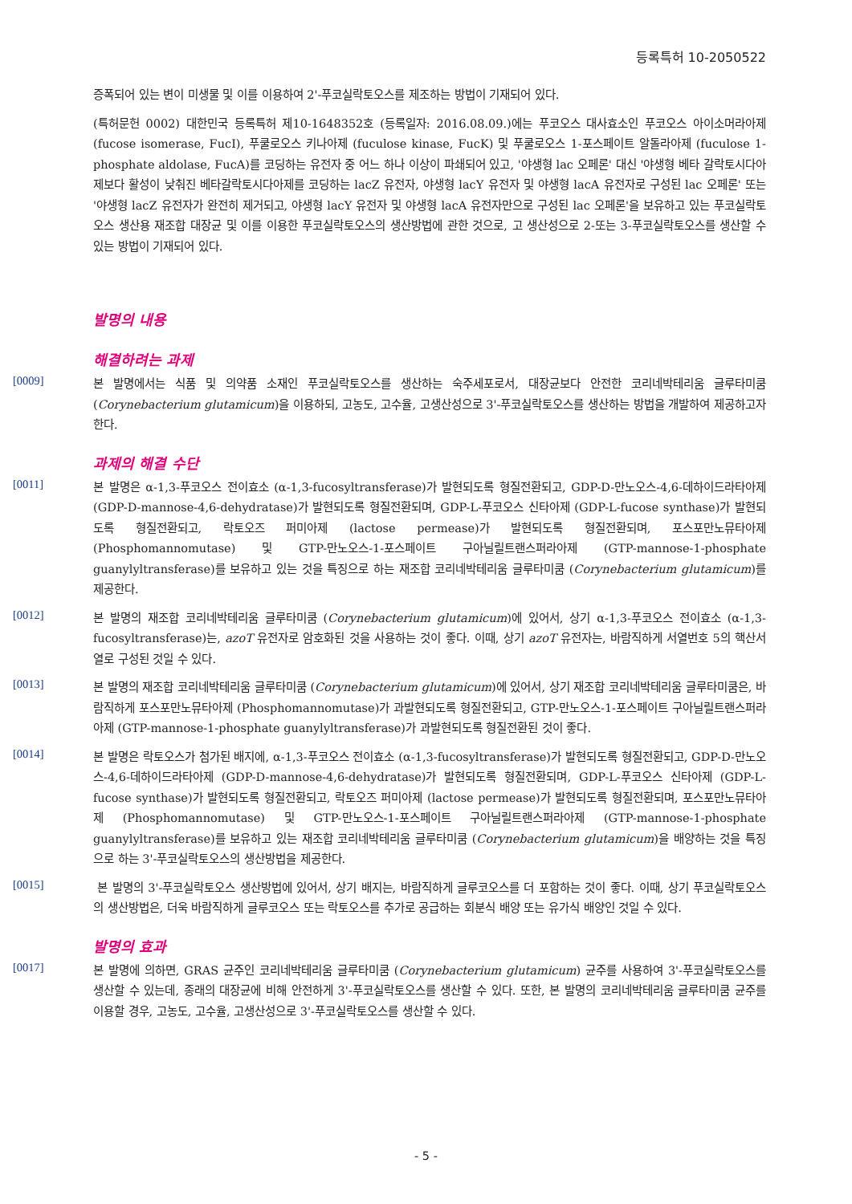등록특허 10-2050522
증폭되어 있는 변이 미생물 및 이를 이용하여 2'-푸코실락토오스를 제조하는 방법이 기재되어 있다.
(특허문헌 0002) 대한민국 등록특허 제10-1648352호 (등록일자: 2016.08.09.)에는 푸코오스 대사효소인 푸코오스 아이소머라아제 (fucose isomerase, FucI), 푸쿨로오스 키나아제 (fuculose kinase, FucK) 및 푸쿨로오스 1-포스페이트 알돌라아제 (fuculose 1-phosphate aldolase, FucA)를 코딩하는 유전자 중 어느 하나 이상이 파쇄되어 있고, '야생형 lac 오페론' 대신 '야생형 베타 갈락토시다아제보다 활성이 낮춰진 베타갈락토시다아제를 코딩하는 lacZ 유전자, 야생형 lacY 유전자 및 야생형 lacA 유전자로 구성된 lac 오페론' 또는 '야생형 lacZ 유전자가 완전히 제거되고, 야생형 lacY 유전자 및 야생형 lacA 유전자만으로 구성된 lac 오페론'을 보유하고 있는 푸코실락토오스 생산용 재조합 대장균 및 이를 이용한 푸코실락토오스의 생산방법에 관한 것으로, 고 생산성으로 2-또는 3-푸코실락토오스를 생산할 수 있는 방법이 기재되어 있다.
발명의 내용
해결하려는 과제
[0009]
본 발명에서는 식품 및 의약품 소재인 푸코실락토오스를 생산하는 숙주세포로서, 대장균보다 안전한 코리네박테리움 글루타미쿰 (Corynebacterium glutamicum)을 이용하되, 고농도, 고수율, 고생산성으로 3'-푸코실락토오스를 생산하는 방법을 개발하여 제공하고자 한다.
과제의 해결 수단
[0011]
본 발명은 α-1,3-푸코오스 전이효소 (α-1,3-fucosyltransferase)가 발현되도록 형질전환되고, GDP-D-만노오스-4,6-데하이드라타아제 (GDP-D-mannose-4,6-dehydratase)가 발현되도록 형질전환되며, GDP-L-푸코오스 신타아제 (GDP-L-fucose synthase)가 발현되도록 형질전환되고, 락토오즈 퍼미아제 (lactose permease)가 발현되도록 형질전환되며, 포스포만노뮤타아제 (Phosphomannomutase) 및 GTP-만노오스-1-포스페이트 구아닐릴트랜스퍼라아제 (GTP-mannose-1-phosphate guanylyltransferase)를 보유하고 있는 것을 특징으로 하는 재조합 코리네박테리움 글루타미쿰 (Corynebacterium glutamicum)를 제공한다.
[0012]
본 발명의 재조합 코리네박테리움 글루타미쿰 (Corynebacterium glutamicum)에 있어서, 상기 α-1,3-푸코오스 전이효소 (α-1,3-fucosyltransferase)는, azoT 유전자로 암호화된 것을 사용하는 것이 좋다. 이때, 상기 azoT 유전자는, 바람직하게 서열번호 5의 핵산서열로 구성된 것일 수 있다.
[0013]
본 발명의 재조합 코리네박테리움 글루타미쿰 (Corynebacterium glutamicum)에 있어서, 상기 재조합 코리네박테리움 글루타미쿰은, 바람직하게 포스포만노뮤타아제 (Phosphomannomutase)가 과발현되도록 형질전환되고, GTP-만노오스-1-포스페이트 구아닐릴트랜스퍼라아제 (GTP-mannose-1-phosphate guanylyltransferase)가 과발현되도록 형질전환된 것이 좋다.
[0014]
본 발명은 락토오스가 첨가된 배지에, α-1,3-푸코오스 전이효소 (α-1,3-fucosyltransferase)가 발현되도록 형질전환되고, GDP-D-만노오스-4,6-데하이드라타아제 (GDP-D-mannose-4,6-dehydratase)가 발현되도록 형질전환되며, GDP-L-푸코오스 신타아제 (GDP-L-fucose synthase)가 발현되도록 형질전환되고, 락토오즈 퍼미아제 (lactose permease)가 발현되도록 형질전환되며, 포스포만노뮤타아제 (Phosphomannomutase) 및 GTP-만노오스-1-포스페이트 구아닐릴트랜스퍼라아제 (GTP-mannose-1-phosphate guanylyltransferase)를 보유하고 있는 재조합 코리네박테리움 글루타미쿰 (Corynebacterium glutamicum)을 배양하는 것을 특징으로 하는 3'-푸코실락토오스의 생산방법을 제공한다.
[0015]
본 발명의 3'-푸코실락토오스 생산방법에 있어서, 상기 배지는, 바람직하게 글루코오스를 더 포함하는 것이 좋다. 이때, 상기 푸코실락토오스의 생산방법은, 더욱 바람직하게 글루코오스 또는 락토오스를 추가로 공급하는 회분식 배양 또는 유가식 배양인 것일 수 있다.
발명의 효과
[0017]
본 발명에 의하면, GRAS 균주인 코리네박테리움 글루타미쿰 (Corynebacterium glutamicum) 균주를 사용하여 3'-푸코실락토오스를 생산할 수 있는데, 종래의 대장균에 비해 안전하게 3'-푸코실락토오스를 생산할 수 있다. 또한, 본 발명의 코리네박테리움 글루타미쿰 균주를 이용할 경우, 고농도, 고수율, 고생산성으로 3'-푸코실락토오스를 생산할 수 있다.
- 5 -